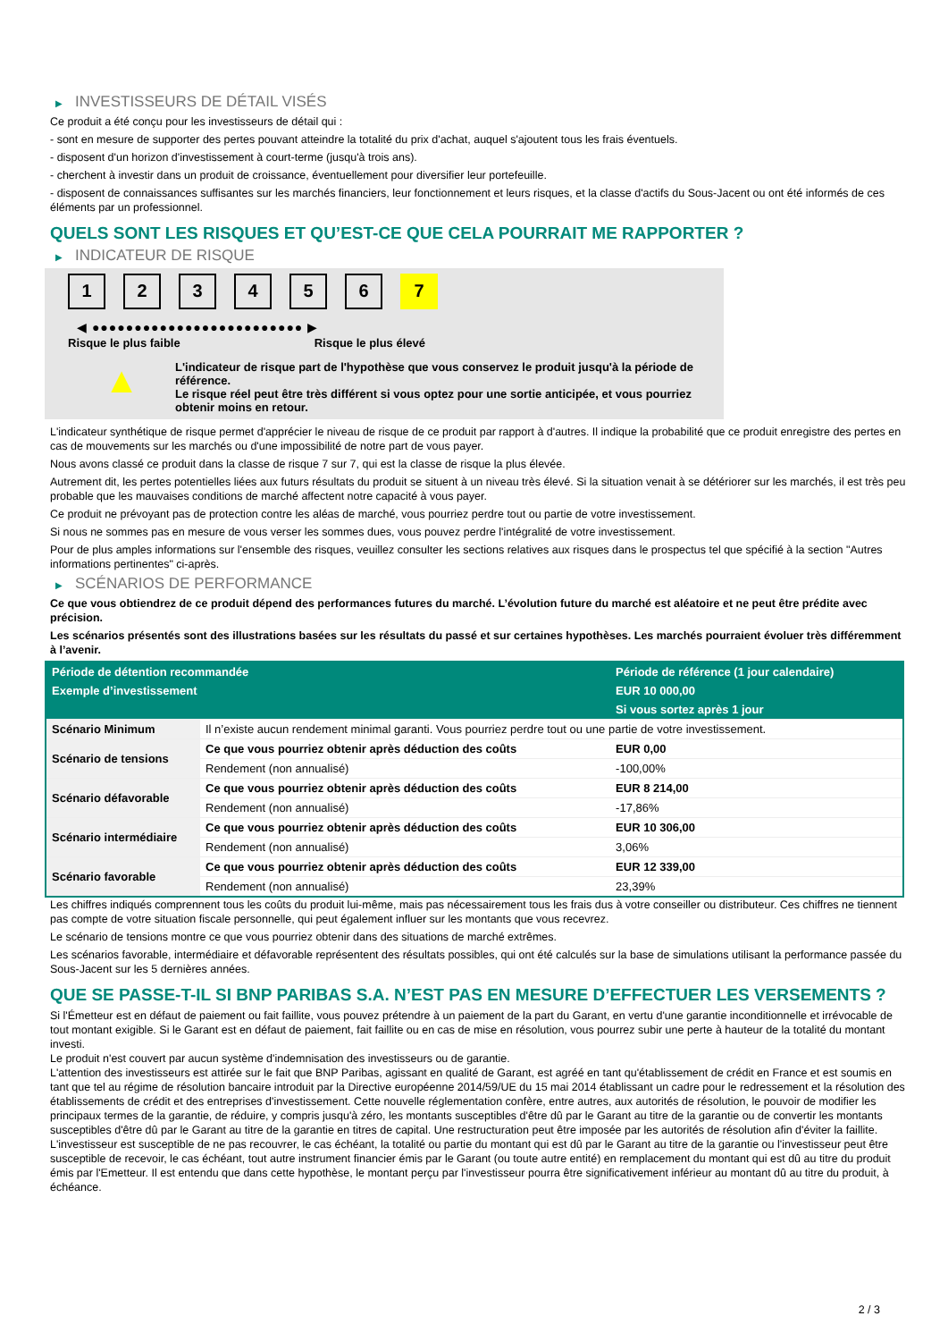▶ INVESTISSEURS DE DÉTAIL VISÉS
Ce produit a été conçu pour les investisseurs de détail qui :
- sont en mesure de supporter des pertes pouvant atteindre la totalité du prix d'achat, auquel s'ajoutent tous les frais éventuels.
- disposent d'un horizon d'investissement à court-terme (jusqu'à trois ans).
- cherchent à investir dans un produit de croissance, éventuellement pour diversifier leur portefeuille.
- disposent de connaissances suffisantes sur les marchés financiers, leur fonctionnement et leurs risques, et la classe d'actifs du Sous-Jacent ou ont été informés de ces éléments par un professionnel.
QUELS SONT LES RISQUES ET QU’EST-CE QUE CELA POURRAIT ME RAPPORTER ?
▶ INDICATEUR DE RISQUE
1 2 3 4 5 6 7
◀ ●●●●●●●●●●●●●●●●●●●●●●●●● ▶
Risque le plus faible Risque le plus élevé
▲
L'indicateur de risque part de l'hypothèse que vous conservez le produit jusqu'à la période de référence.
Le risque réel peut être très différent si vous optez pour une sortie anticipée, et vous pourriez obtenir moins en retour.
L'indicateur synthétique de risque permet d'apprécier le niveau de risque de ce produit par rapport à d'autres. Il indique la probabilité que ce produit enregistre des pertes en cas de mouvements sur les marchés ou d'une impossibilité de notre part de vous payer.
Nous avons classé ce produit dans la classe de risque 7 sur 7, qui est la classe de risque la plus élevée.
Autrement dit, les pertes potentielles liées aux futurs résultats du produit se situent à un niveau très élevé. Si la situation venait à se détériorer sur les marchés, il est très peu probable que les mauvaises conditions de marché affectent notre capacité à vous payer.
Ce produit ne prévoyant pas de protection contre les aléas de marché, vous pourriez perdre tout ou partie de votre investissement.
Si nous ne sommes pas en mesure de vous verser les sommes dues, vous pouvez perdre l'intégralité de votre investissement.
Pour de plus amples informations sur l'ensemble des risques, veuillez consulter les sections relatives aux risques dans le prospectus tel que spécifié à la section "Autres informations pertinentes" ci-après.
▶ SCÉNARIOS DE PERFORMANCE
Ce que vous obtiendrez de ce produit dépend des performances futures du marché. L’évolution future du marché est aléatoire et ne peut être prédite avec précision.
Les scénarios présentés sont des illustrations basées sur les résultats du passé et sur certaines hypothèses. Les marchés pourraient évoluer très différemment à l’avenir.
| Période de détention recommandée | | Période de référence (1 jour calendaire) |
| --- | --- | --- |
| Exemple d’investissement | | EUR 10 000,00 |
| | | Si vous sortez après 1 jour |
| Scénario Minimum | Il n’existe aucun rendement minimal garanti. Vous pourriez perdre tout ou une partie de votre investissement. | |
| Scénario de tensions | Ce que vous pourriez obtenir après déduction des coûts | EUR 0,00 |
| | Rendement (non annualisé) | -100,00% |
| Scénario défavorable | Ce que vous pourriez obtenir après déduction des coûts | EUR 8 214,00 |
| | Rendement (non annualisé) | -17,86% |
| Scénario intermédiaire | Ce que vous pourriez obtenir après déduction des coûts | EUR 10 306,00 |
| | Rendement (non annualisé) | 3,06% |
| Scénario favorable | Ce que vous pourriez obtenir après déduction des coûts | EUR 12 339,00 |
| | Rendement (non annualisé) | 23,39% |
Les chiffres indiqués comprennent tous les coûts du produit lui-même, mais pas nécessairement tous les frais dus à votre conseiller ou distributeur. Ces chiffres ne tiennent pas compte de votre situation fiscale personnelle, qui peut également influer sur les montants que vous recevrez.
Le scénario de tensions montre ce que vous pourriez obtenir dans des situations de marché extrêmes.
Les scénarios favorable, intermédiaire et défavorable représentent des résultats possibles, qui ont été calculés sur la base de simulations utilisant la performance passée du Sous-Jacent sur les 5 dernières années.
QUE SE PASSE-T-IL SI BNP PARIBAS S.A. N’EST PAS EN MESURE D’EFFECTUER LES VERSEMENTS ?
Si l'Émetteur est en défaut de paiement ou fait faillite, vous pouvez prétendre à un paiement de la part du Garant, en vertu d'une garantie inconditionnelle et irrévocable de tout montant exigible. Si le Garant est en défaut de paiement, fait faillite ou en cas de mise en résolution, vous pourrez subir une perte à hauteur de la totalité du montant investi.
Le produit n'est couvert par aucun système d'indemnisation des investisseurs ou de garantie.
L'attention des investisseurs est attirée sur le fait que BNP Paribas, agissant en qualité de Garant, est agréé en tant qu'établissement de crédit en France et est soumis en tant que tel au régime de résolution bancaire introduit par la Directive européenne 2014/59/UE du 15 mai 2014 établissant un cadre pour le redressement et la résolution des établissements de crédit et des entreprises d'investissement. Cette nouvelle réglementation confère, entre autres, aux autorités de résolution, le pouvoir de modifier les principaux termes de la garantie, de réduire, y compris jusqu'à zéro, les montants susceptibles d'être dû par le Garant au titre de la garantie ou de convertir les montants susceptibles d'être dû par le Garant au titre de la garantie en titres de capital. Une restructuration peut être imposée par les autorités de résolution afin d'éviter la faillite. L'investisseur est susceptible de ne pas recouvrer, le cas échéant, la totalité ou partie du montant qui est dû par le Garant au titre de la garantie ou l'investisseur peut être susceptible de recevoir, le cas échéant, tout autre instrument financier émis par le Garant (ou toute autre entité) en remplacement du montant qui est dû au titre du produit émis par l'Emetteur. Il est entendu que dans cette hypothèse, le montant perçu par l'investisseur pourra être significativement inférieur au montant dû au titre du produit, à échéance.
2 / 3